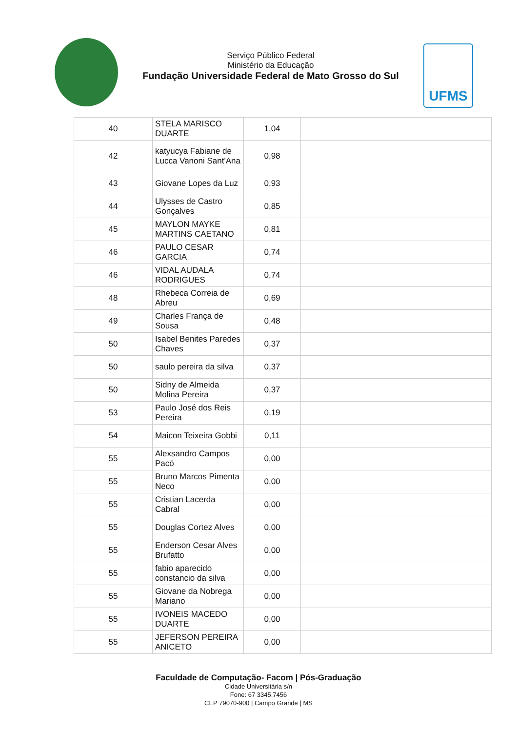Serviço Público Federal
Ministério da Educação
Fundação Universidade Federal de Mato Grosso do Sul
UFMS
| 40 | STELA MARISCO DUARTE | 1,04 | |
| 42 | katyucya Fabiane de Lucca Vanoni Sant'Ana | 0,98 | |
| 43 | Giovane Lopes da Luz | 0,93 | |
| 44 | Ulysses de Castro Gonçalves | 0,85 | |
| 45 | MAYLON MAYKE MARTINS CAETANO | 0,81 | |
| 46 | PAULO CESAR GARCIA | 0,74 | |
| 46 | VIDAL AUDALA RODRIGUES | 0,74 | |
| 48 | Rhebeca Correia de Abreu | 0,69 | |
| 49 | Charles França de Sousa | 0,48 | |
| 50 | Isabel Benites Paredes Chaves | 0,37 | |
| 50 | saulo pereira da silva | 0,37 | |
| 50 | Sidny de Almeida Molina Pereira | 0,37 | |
| 53 | Paulo José dos Reis Pereira | 0,19 | |
| 54 | Maicon Teixeira Gobbi | 0,11 | |
| 55 | Alexsandro Campos Pacó | 0,00 | |
| 55 | Bruno Marcos Pimenta Neco | 0,00 | |
| 55 | Cristian Lacerda Cabral | 0,00 | |
| 55 | Douglas Cortez Alves | 0,00 | |
| 55 | Enderson Cesar Alves Brufatto | 0,00 | |
| 55 | fabio aparecido constancio da silva | 0,00 | |
| 55 | Giovane da Nobrega Mariano | 0,00 | |
| 55 | IVONEIS MACEDO DUARTE | 0,00 | |
| 55 | JEFERSON PEREIRA ANICETO | 0,00 | |
Faculdade de Computação- Facom | Pós-Graduação
Cidade Universitária s/n
Fone: 67 3345.7456
CEP 79070-900 | Campo Grande | MS